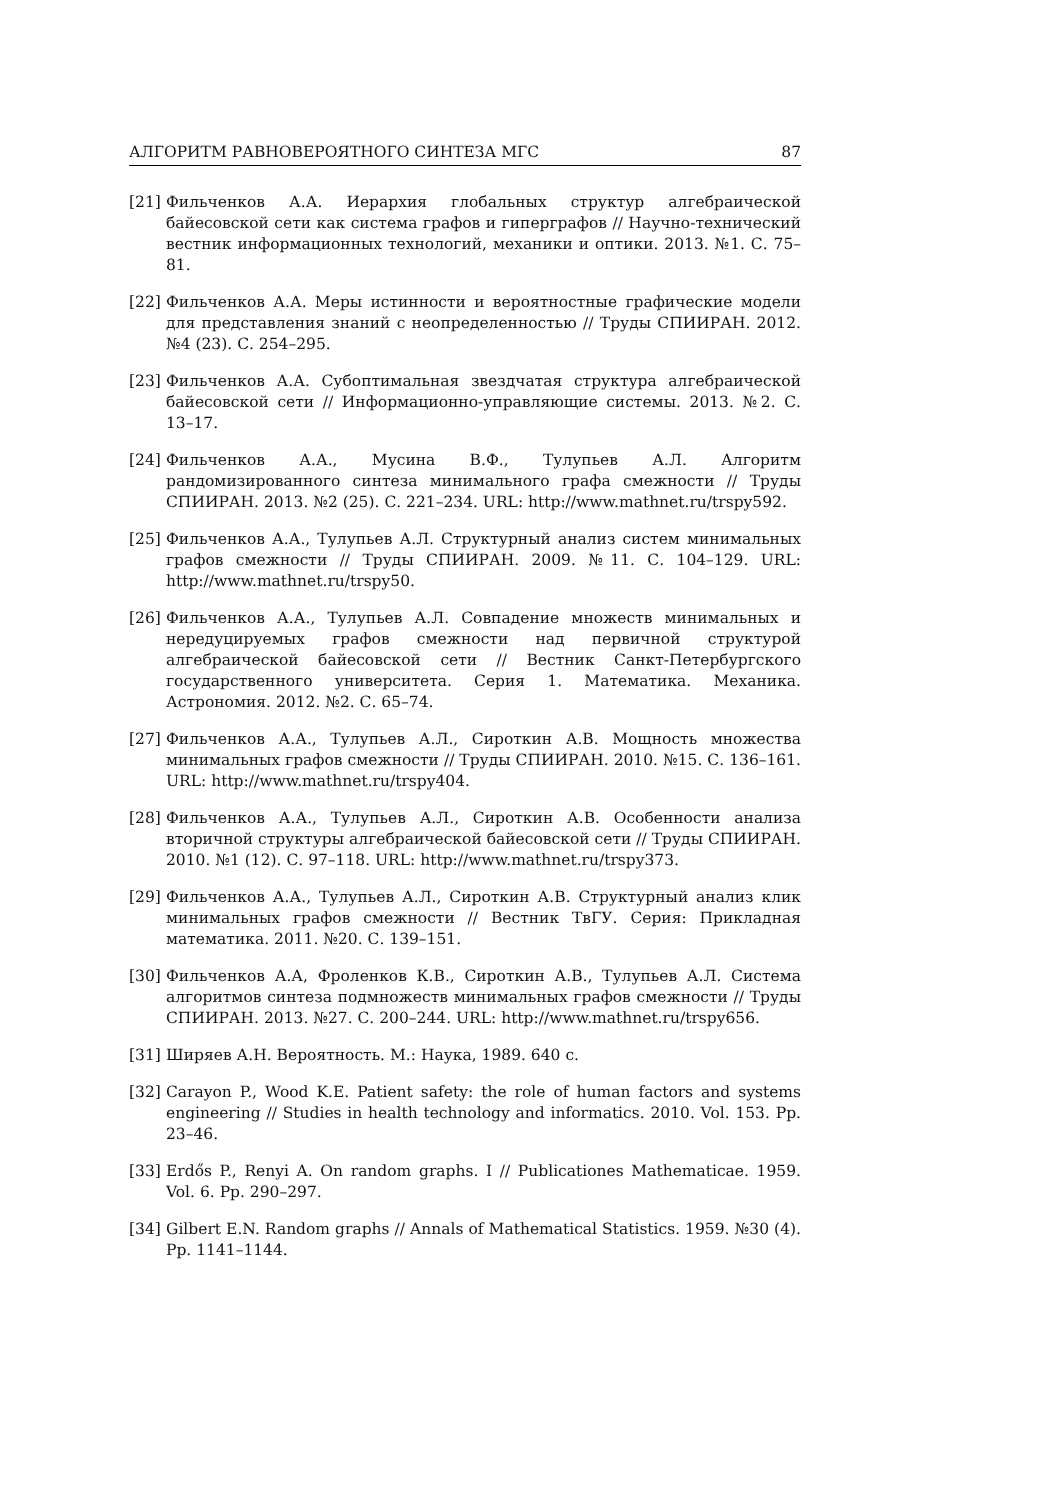АЛГОРИТМ РАВНОВЕРОЯТНОГО СИНТЕЗА МГС 87
[21] Фильченков А.А. Иерархия глобальных структур алгебраической байесовской сети как система графов и гиперграфов // Научно-технический вестник информационных технологий, механики и оптики. 2013. №1. С. 75–81.
[22] Фильченков А.А. Меры истинности и вероятностные графические модели для представления знаний с неопределенностью // Труды СПИИРАН. 2012. №4 (23). С. 254–295.
[23] Фильченков А.А. Субоптимальная звездчатая структура алгебраической байесовской сети // Информационно-управляющие системы. 2013. №2. С. 13–17.
[24] Фильченков А.А., Мусина В.Ф., Тулупьев А.Л. Алгоритм рандомизированного синтеза минимального графа смежности // Труды СПИИРАН. 2013. №2 (25). С. 221–234. URL: http://www.mathnet.ru/trspy592.
[25] Фильченков А.А., Тулупьев А.Л. Структурный анализ систем минимальных графов смежности // Труды СПИИРАН. 2009. №11. С. 104–129. URL: http://www.mathnet.ru/trspy50.
[26] Фильченков А.А., Тулупьев А.Л. Совпадение множеств минимальных и нередуцируемых графов смежности над первичной структурой алгебраической байесовской сети // Вестник Санкт-Петербургского государственного университета. Серия 1. Математика. Механика. Астрономия. 2012. №2. С. 65–74.
[27] Фильченков А.А., Тулупьев А.Л., Сироткин А.В. Мощность множества минимальных графов смежности // Труды СПИИРАН. 2010. №15. С. 136–161. URL: http://www.mathnet.ru/trspy404.
[28] Фильченков А.А., Тулупьев А.Л., Сироткин А.В. Особенности анализа вторичной структуры алгебраической байесовской сети // Труды СПИИРАН. 2010. №1 (12). С. 97–118. URL: http://www.mathnet.ru/trspy373.
[29] Фильченков А.А., Тулупьев А.Л., Сироткин А.В. Структурный анализ клик минимальных графов смежности // Вестник ТвГУ. Серия: Прикладная математика. 2011. №20. С. 139–151.
[30] Фильченков А.А, Фроленков К.В., Сироткин А.В., Тулупьев А.Л. Система алгоритмов синтеза подмножеств минимальных графов смежности // Труды СПИИРАН. 2013. №27. С. 200–244. URL: http://www.mathnet.ru/trspy656.
[31] Ширяев А.Н. Вероятность. М.: Наука, 1989. 640 с.
[32] Carayon P., Wood K.E. Patient safety: the role of human factors and systems engineering // Studies in health technology and informatics. 2010. Vol. 153. Pp. 23–46.
[33] Erdős P., Renyi A. On random graphs. I // Publicationes Mathematicae. 1959. Vol. 6. Pp. 290–297.
[34] Gilbert E.N. Random graphs // Annals of Mathematical Statistics. 1959. №30 (4). Pp. 1141–1144.